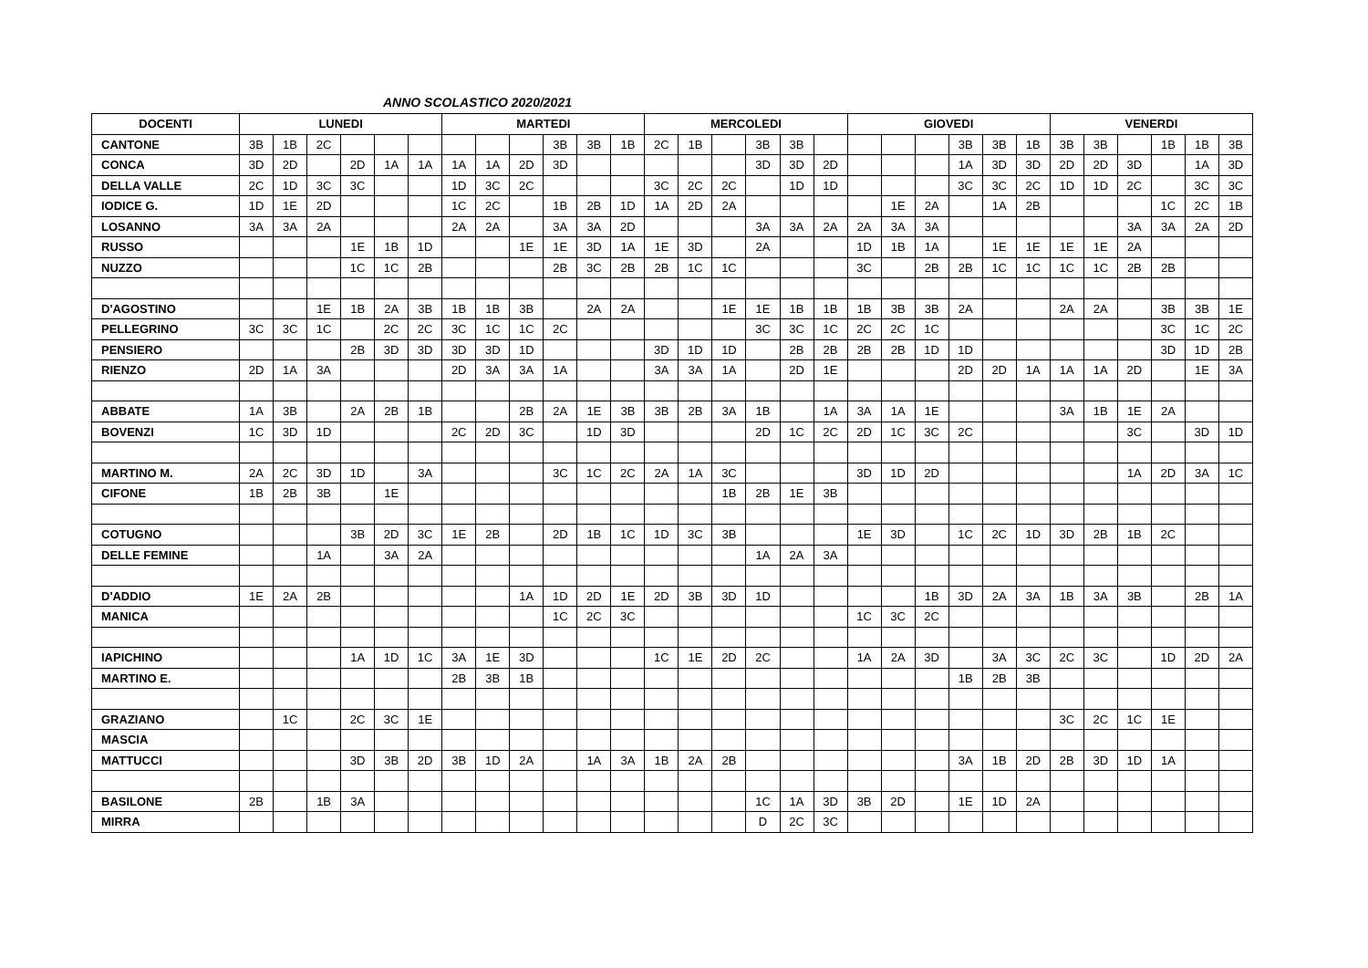ANNO SCOLASTICO 2020/2021
| DOCENTI | LUNEDI | | | | | | MARTEDI | | | | | | MERCOLEDI | | | | | | GIOVEDI | | | | | | VENERDI | | | | | |
| --- | --- | --- | --- | --- | --- | --- | --- | --- | --- | --- | --- | --- | --- | --- | --- | --- | --- | --- | --- | --- | --- | --- | --- | --- | --- | --- | --- | --- | --- | --- |
| CANTONE | 3B | 1B | 2C | | | | | | | 3B | 3B | 1B | 2C | 1B | | 3B | 3B | | | | | 3B | 3B | 1B | 3B | 3B | | 1B | 1B | 3B |
| CONCA | 3D | 2D | | 2D | 1A | 1A | 1A | 1A | 2D | 3D | | | | | | 3D | 3D | 2D | | | | 1A | 3D | 3D | 2D | 2D | 3D | | 1A | 3D |
| DELLA VALLE | 2C | 1D | 3C | 3C | | | 1D | 3C | 2C | | | | 3C | 2C | 2C | | 1D | 1D | | | | 3C | 3C | 2C | 1D | 1D | 2C | | 3C | 3C |
| IODICE G. | 1D | 1E | 2D | | | | 1C | 2C | | 1B | 2B | 1D | 1A | 2D | 2A | | | | | 1E | 2A | | 1A | 2B | | | | 1C | 2C | 1B |
| LOSANNO | 3A | 3A | 2A | | | | 2A | 2A | | 3A | 3A | 2D | | | | 3A | 3A | 2A | 2A | 3A | 3A | | | | | | 3A | 3A | 2A | 2D |
| RUSSO | | | | 1E | 1B | 1D | | | 1E | 1E | 3D | 1A | 1E | 3D | | 2A | | | 1D | 1B | 1A | | 1E | 1E | 1E | 1E | 2A | | | |
| NUZZO | | | | 1C | 1C | 2B | | | | 2B | 3C | 2B | 2B | 1C | 1C | | | | 3C | | 2B | 2B | 1C | 1C | 1C | 1C | 2B | 2B | | |
| D'AGOSTINO | | | 1E | 1B | 2A | 3B | 1B | 1B | 3B | | 2A | 2A | | | 1E | 1E | 1B | 1B | 1B | 3B | 3B | 2A | | | 2A | 2A | | 3B | 3B | 1E |
| PELLEGRINO | 3C | 3C | 1C | | 2C | 2C | 3C | 1C | 1C | 2C | | | | | | 3C | 3C | 1C | 2C | 2C | 1C | | | | | | | 3C | 1C | 2C |
| PENSIERO | | | | 2B | 3D | 3D | 3D | 3D | 1D | | | | 3D | 1D | 1D | | 2B | 2B | 2B | 2B | 1D | 1D | | | | | | 3D | 1D | 2B |
| RIENZO | 2D | 1A | 3A | | | | 2D | 3A | 3A | 1A | | | 3A | 3A | 1A | | 2D | 1E | | | | 2D | 2D | 1A | 1A | 1A | 2D | | 1E | 3A |
| ABBATE | 1A | 3B | | 2A | 2B | 1B | | | 2B | 2A | 1E | 3B | 3B | 2B | 3A | 1B | | 1A | 3A | 1A | 1E | | | | 3A | 1B | 1E | 2A | | |
| BOVENZI | 1C | 3D | 1D | | | | 2C | 2D | 3C | | 1D | 3D | | | | 2D | 1C | 2C | 2D | 1C | 3C | 2C | | | | | 3C | | 3D | 1D |
| MARTINO M. | 2A | 2C | 3D | 1D | | 3A | | | | 3C | 1C | 2C | 2A | 1A | 3C | | | | 3D | 1D | 2D | | | | | | 1A | 2D | 3A | 1C |
| CIFONE | 1B | 2B | 3B | | 1E | | | | | | | | | | 1B | 2B | 1E | 3B | | | | | | | | | | | | |
| COTUGNO | | | | 3B | 2D | 3C | 1E | 2B | | 2D | 1B | 1C | 1D | 3C | 3B | | | | 1E | 3D | | 1C | 2C | 1D | 3D | 2B | 1B | 2C | | |
| DELLE FEMINE | | | 1A | | 3A | 2A | | | | | | | | | | 1A | 2A | 3A | | | | | | | | | | | | |
| D'ADDIO | 1E | 2A | 2B | | | | | | 1A | 1D | 2D | 1E | 2D | 3B | 3D | 1D | | | | | 1B | 3D | 2A | 3A | 1B | 3A | 3B | | 2B | 1A |
| MANICA | | | | | | | | | | 1C | 2C | 3C | | | | | | | 1C | 3C | 2C | | | | | | | | | |
| IAPICHINO | | | | 1A | 1D | 1C | 3A | 1E | 3D | | | | 1C | 1E | 2D | 2C | | | 1A | 2A | 3D | | 3A | 3C | 2C | 3C | | 1D | 2D | 2A |
| MARTINO E. | | | | | | | 2B | 3B | 1B | | | | | | | | | | | | | 1B | 2B | 3B | | | | | | |
| GRAZIANO | | 1C | | 2C | 3C | 1E | | | | | | | | | | | | | | | | | | | 3C | 2C | 1C | 1E | | |
| MASCIA | | | | | | | | | | | | | | | | | | | | | | | | | | | | | | |
| MATTUCCI | | | | 3D | 3B | 2D | 3B | 1D | 2A | | 1A | 3A | 1B | 2A | 2B | | | | | | | 3A | 1B | 2D | 2B | 3D | 1D | 1A | | |
| BASILONE | 2B | | 1B | 3A | | | | | | | | | | | | 1C | 1A | 3D | 3B | 2D | | 1E | 1D | 2A | | | | | | |
| MIRRA | | | | | | | | | | | | | | | | D | 2C | 3C | | | | | | | | | | | | |